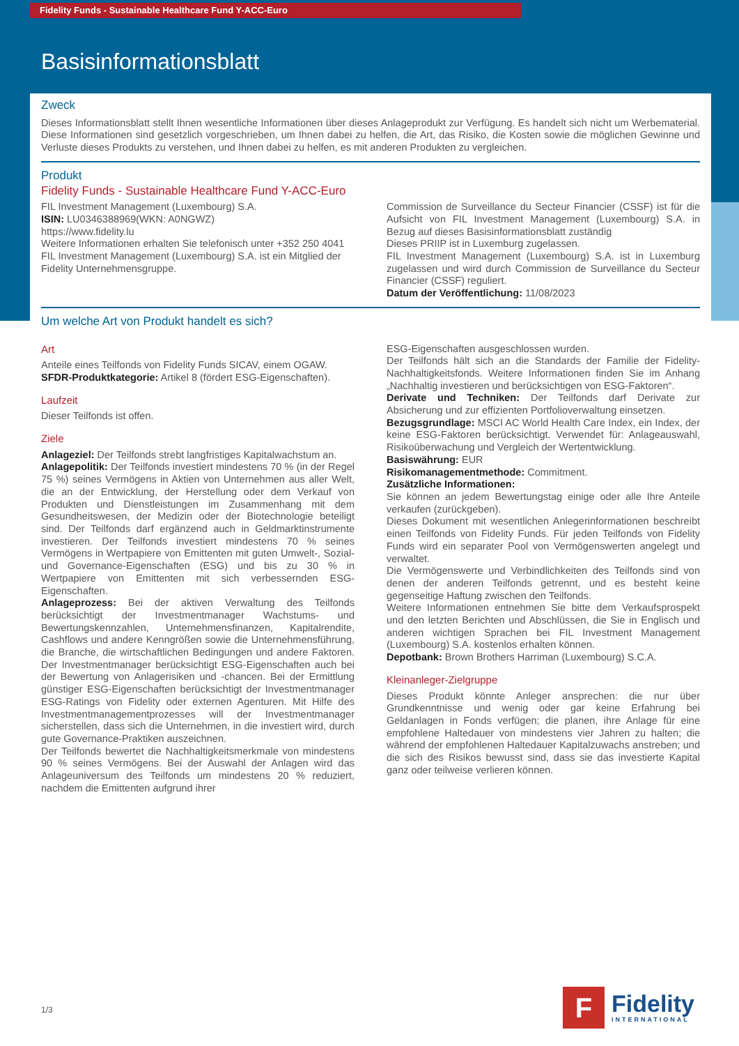Fidelity Funds - Sustainable Healthcare Fund Y-ACC-Euro
Basisinformationsblatt
Zweck
Dieses Informationsblatt stellt Ihnen wesentliche Informationen über dieses Anlageprodukt zur Verfügung. Es handelt sich nicht um Werbematerial. Diese Informationen sind gesetzlich vorgeschrieben, um Ihnen dabei zu helfen, die Art, das Risiko, die Kosten sowie die möglichen Gewinne und Verluste dieses Produkts zu verstehen, und Ihnen dabei zu helfen, es mit anderen Produkten zu vergleichen.
Produkt
Fidelity Funds - Sustainable Healthcare Fund Y-ACC-Euro
FIL Investment Management (Luxembourg) S.A.
ISIN: LU0346388969(WKN: A0NGWZ)
https://www.fidelity.lu
Weitere Informationen erhalten Sie telefonisch unter +352 250 4041
FIL Investment Management (Luxembourg) S.A. ist ein Mitglied der Fidelity Unternehmensgruppe.
Commission de Surveillance du Secteur Financier (CSSF) ist für die Aufsicht von FIL Investment Management (Luxembourg) S.A. in Bezug auf dieses Basisinformationsblatt zuständig
Dieses PRIIP ist in Luxemburg zugelassen.
FIL Investment Management (Luxembourg) S.A. ist in Luxemburg zugelassen und wird durch Commission de Surveillance du Secteur Financier (CSSF) reguliert.
Datum der Veröffentlichung: 11/08/2023
Um welche Art von Produkt handelt es sich?
Art
Anteile eines Teilfonds von Fidelity Funds SICAV, einem OGAW.
SFDR-Produktkategorie: Artikel 8 (fördert ESG-Eigenschaften).
Laufzeit
Dieser Teilfonds ist offen.
Ziele
Anlageziel: Der Teilfonds strebt langfristiges Kapitalwachstum an.
Anlagepolitik: Der Teilfonds investiert mindestens 70 % (in der Regel 75 %) seines Vermögens in Aktien von Unternehmen aus aller Welt, die an der Entwicklung, der Herstellung oder dem Verkauf von Produkten und Dienstleistungen im Zusammenhang mit dem Gesundheitswesen, der Medizin oder der Biotechnologie beteiligt sind. Der Teilfonds darf ergänzend auch in Geldmarktinstrumente investieren. Der Teilfonds investiert mindestens 70 % seines Vermögens in Wertpapiere von Emittenten mit guten Umwelt-, Sozial- und Governance-Eigenschaften (ESG) und bis zu 30 % in Wertpapiere von Emittenten mit sich verbessernden ESG-Eigenschaften.
Anlageprozess: Bei der aktiven Verwaltung des Teilfonds berücksichtigt der Investmentmanager Wachstums- und Bewertungskennzahlen, Unternehmensfinanzen, Kapitalrendite, Cashflows und andere Kenngrößen sowie die Unternehmensführung, die Branche, die wirtschaftlichen Bedingungen und andere Faktoren. Der Investmentmanager berücksichtigt ESG-Eigenschaften auch bei der Bewertung von Anlagerisiken und -chancen. Bei der Ermittlung günstiger ESG-Eigenschaften berücksichtigt der Investmentmanager ESG-Ratings von Fidelity oder externen Agenturen. Mit Hilfe des Investmentmanagementprozesses will der Investmentmanager sicherstellen, dass sich die Unternehmen, in die investiert wird, durch gute Governance-Praktiken auszeichnen.
Der Teilfonds bewertet die Nachhaltigkeitsmerkmale von mindestens 90 % seines Vermögens. Bei der Auswahl der Anlagen wird das Anlageuniversum des Teilfonds um mindestens 20 % reduziert, nachdem die Emittenten aufgrund ihrer
ESG-Eigenschaften ausgeschlossen wurden.
Der Teilfonds hält sich an die Standards der Familie der Fidelity-Nachhaltigkeitsfonds. Weitere Informationen finden Sie im Anhang „Nachhaltig investieren und berücksichtigen von ESG-Faktoren“.
Derivate und Techniken: Der Teilfonds darf Derivate zur Absicherung und zur effizienten Portfolioverwaltung einsetzen.
Bezugsgrundlage: MSCI AC World Health Care Index, ein Index, der keine ESG-Faktoren berücksichtigt. Verwendet für: Anlageauswahl, Risikoüberwachung und Vergleich der Wertentwicklung.
Basiswährung: EUR
Risikomanagementmethode: Commitment.
Zusätzliche Informationen:
Sie können an jedem Bewertungstag einige oder alle Ihre Anteile verkaufen (zurückgeben).
Dieses Dokument mit wesentlichen Anlegerinformationen beschreibt einen Teilfonds von Fidelity Funds. Für jeden Teilfonds von Fidelity Funds wird ein separater Pool von Vermögenswerten angelegt und verwaltet.
Die Vermögenswerte und Verbindlichkeiten des Teilfonds sind von denen der anderen Teilfonds getrennt, und es besteht keine gegenseitige Haftung zwischen den Teilfonds.
Weitere Informationen entnehmen Sie bitte dem Verkaufsprospekt und den letzten Berichten und Abschlüssen, die Sie in Englisch und anderen wichtigen Sprachen bei FIL Investment Management (Luxembourg) S.A. kostenlos erhalten können.
Depotbank: Brown Brothers Harriman (Luxembourg) S.C.A.
Kleinanleger-Zielgruppe
Dieses Produkt könnte Anleger ansprechen: die nur über Grundkenntnisse und wenig oder gar keine Erfahrung bei Geldanlagen in Fonds verfügen; die planen, ihre Anlage für eine empfohlene Haltedauer von mindestens vier Jahren zu halten; die während der empfohlenen Haltedauer Kapitalzuwachs anstreben; und die sich des Risikos bewusst sind, dass sie das investierte Kapital ganz oder teilweise verlieren können.
1/3
F
Fidelity
INTERNATIONAL